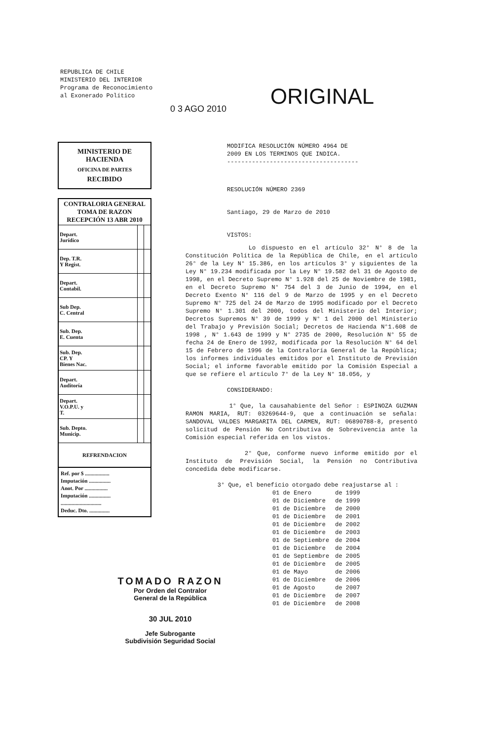REPUBLICA DE CHILE
MINISTERIO DEL INTERIOR
Programa de Reconocimiento
al Exonerado Político
ORIGINAL
0 3 AGO 2010
MINISTERIO DE HACIENDA
OFICINA DE PARTES
RECIBIDO
| CONTRALORIA GENERAL TOMA DE RAZON RECEPCIÓN 13 ABR 2010 | | |
| Depart. Jurídico | | |
| Dep. T.R. Y Regist. | | |
| Depart. Contabil. | | |
| Sub Dep. C. Central | | |
| Sub. Dep. E. Cuenta | | |
| Sub. Dep. CP. Y Bienes Nac. | | |
| Depart. Auditoría | | |
| Depart. V.O.P.U. y T. | | |
| Sub. Depto. Municip. | | |
| REFRENDACION | | |
Ref. por $ ..................
Imputación ................
Anot. Por .................
Imputación ................
..............................
Deduc. Dto. ...............
MODIFICA RESOLUCIÓN NÚMERO 4964 DE
2009 EN LOS TERMINOS QUE INDICA.
-------------------------------------
RESOLUCIÓN NÚMERO 2369
Santiago, 29 de Marzo de 2010
VISTOS:
Lo dispuesto en el artículo 32° N° 8 de la Constitución Política de la República de Chile, en el artículo 26° de la Ley N° 15.386, en los artículos 3° y siguientes de la Ley N° 19.234 modificada por la Ley N° 19.582 del 31 de Agosto de 1998, en el Decreto Supremo N° 1.928 del 25 de Noviembre de 1981, en el Decreto Supremo N° 754 del 3 de Junio de 1994, en el Decreto Exento N° 116 del 9 de Marzo de 1995 y en el Decreto Supremo N° 725 del 24 de Marzo de 1995 modificado por el Decreto Supremo N° 1.301 del 2000, todos del Ministerio del Interior; Decretos Supremos N° 39 de 1999 y N° 1 del 2000 del Ministerio del Trabajo y Previsión Social; Decretos de Hacienda N°1.608 de 1998 , N° 1.643 de 1999 y N° 2735 de 2000, Resolución N° 55 de fecha 24 de Enero de 1992, modificada por la Resolución N° 64 del 15 de Febrero de 1996 de la Contraloría General de la República; los informes individuales emitidos por el Instituto de Previsión Social; el informe favorable emitido por la Comisión Especial a que se refiere el artículo 7° de la Ley N° 18.056, y
CONSIDERANDO:
1° Que, la causahabiente del Señor : ESPINOZA GUZMAN RAMON MARIA, RUT: 03269644-9, que a continuación se señala: SANDOVAL VALDES MARGARITA DEL CARMEN, RUT: 06890788-8, presentó solicitud de Pensión No Contributiva de Sobrevivencia ante la Comisión especial referida en los vistos.
2° Que, conforme nuevo informe emitido por el Instituto de Previsión Social, la Pensión no Contributiva concedida debe modificarse.
3° Que, el beneficio otorgado debe reajustarse al :
| 01 de Enero | de 1999 |
| 01 de Diciembre | de 1999 |
| 01 de Diciembre | de 2000 |
| 01 de Diciembre | de 2001 |
| 01 de Diciembre | de 2002 |
| 01 de Diciembre | de 2003 |
| 01 de Septiembre | de 2004 |
| 01 de Diciembre | de 2004 |
| 01 de Septiembre | de 2005 |
| 01 de Diciembre | de 2005 |
| 01 de Mayo | de 2006 |
| 01 de Diciembre | de 2006 |
| 01 de Agosto | de 2007 |
| 01 de Diciembre | de 2007 |
| 01 de Diciembre | de 2008 |
TOMADO RAZON
Por Orden del Contralor
General de la República
30 JUL 2010
Jefe Subrogante
Subdivisión Seguridad Social